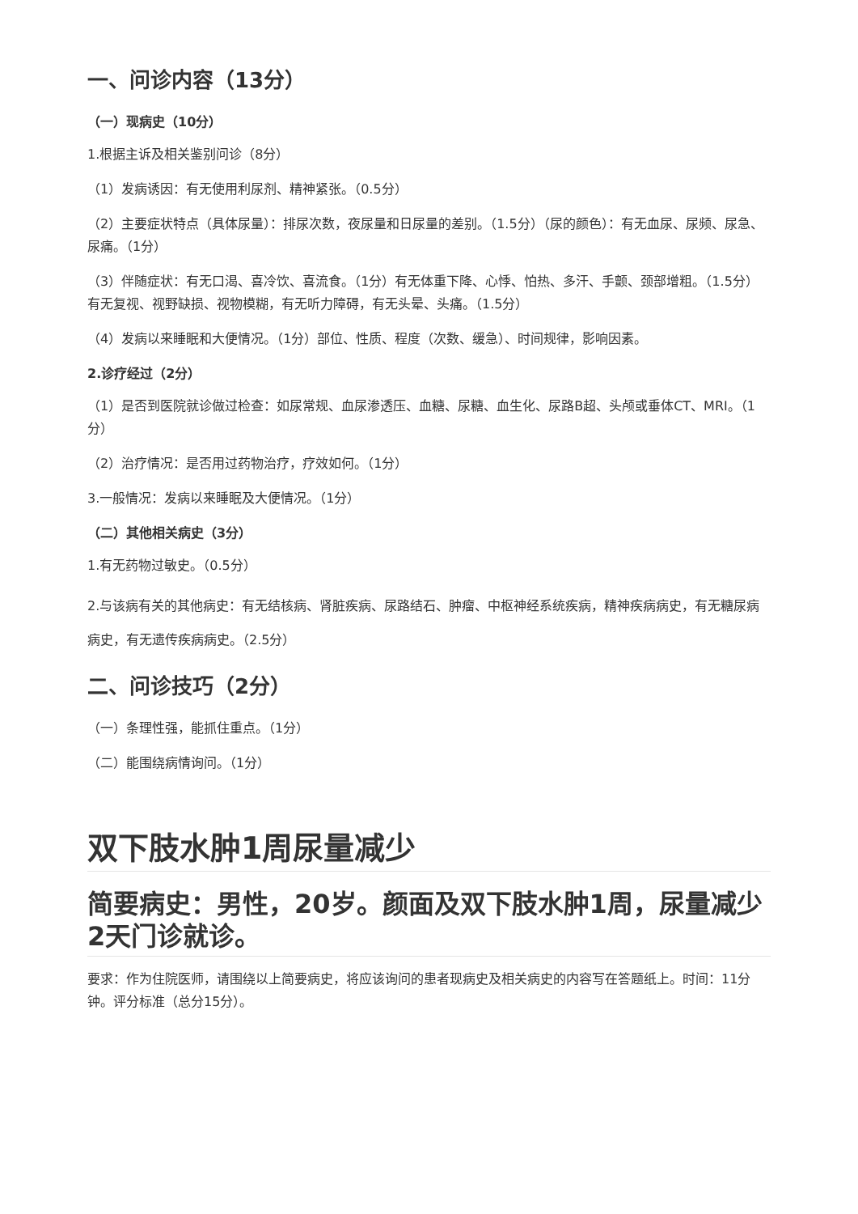一、问诊内容（13分）
（一）现病史（10分）
1.根据主诉及相关鉴别问诊（8分）
（1）发病诱因：有无使用利尿剂、精神紧张。（0.5分）
（2）主要症状特点（具体尿量）：排尿次数，夜尿量和日尿量的差别。（1.5分）（尿的颜色）：有无血尿、尿频、尿急、尿痛。（1分）
（3）伴随症状：有无口渴、喜冷饮、喜流食。（1分）有无体重下降、心悸、怕热、多汗、手颤、颈部增粗。（1.5分）有无复视、视野缺损、视物模糊，有无听力障碍，有无头晕、头痛。（1.5分）
（4）发病以来睡眠和大便情况。（1分）部位、性质、程度（次数、缓急）、时间规律，影响因素。
2.诊疗经过（2分）
（1）是否到医院就诊做过检查：如尿常规、血尿渗透压、血糖、尿糖、血生化、尿路B超、头颅或垂体CT、MRI。（1分）
（2）治疗情况：是否用过药物治疗，疗效如何。（1分）
3.一般情况：发病以来睡眠及大便情况。（1分）
（二）其他相关病史（3分）
1.有无药物过敏史。（0.5分）
2.与该病有关的其他病史：有无结核病、肾脏疾病、尿路结石、肿瘤、中枢神经系统疾病，精神疾病病史，有无糖尿病病史，有无遗传疾病病史。（2.5分）
二、问诊技巧（2分）
（一）条理性强，能抓住重点。（1分）
（二）能围绕病情询问。（1分）
双下肢水肿1周尿量减少
简要病史：男性，20岁。颜面及双下肢水肿1周，尿量减少2天门诊就诊。
要求：作为住院医师，请围绕以上简要病史，将应该询问的患者现病史及相关病史的内容写在答题纸上。时间：11分钟。评分标准（总分15分）。